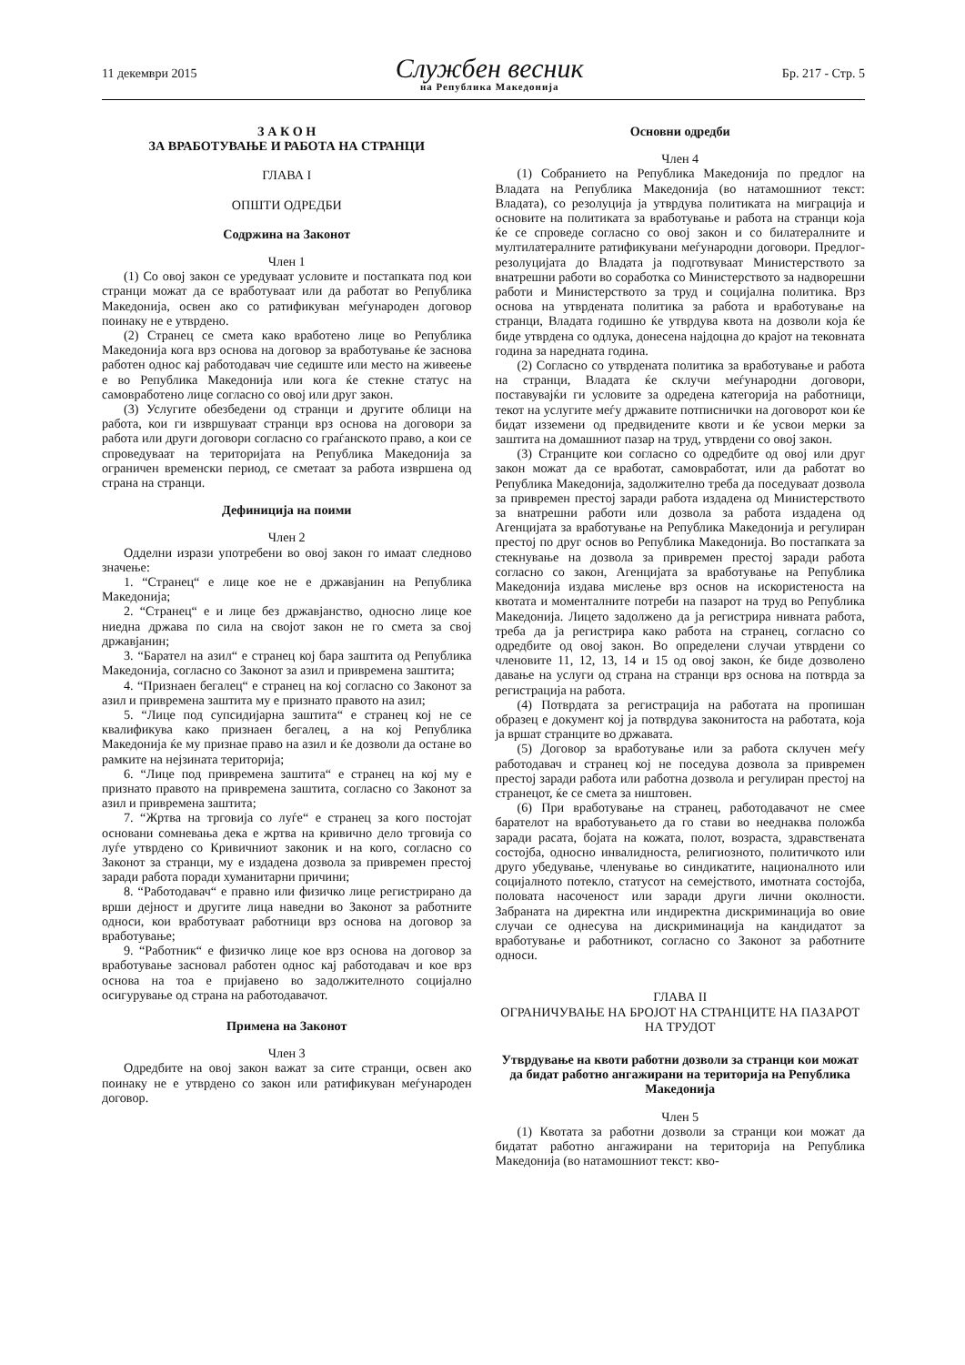11 декември 2015
Службен весник
на Република Македонија
Бр. 217 - Стр. 5
З А К О Н
ЗА ВРАБОТУВАЊЕ И РАБОТА НА СТРАНЦИ
ГЛАВА I
ОПШТИ ОДРЕДБИ
Содржина на Законот
Член 1
(1) Со овој закон се уредуваат условите и постапката под кои странци можат да се вработуваат или да работат во Република Македонија, освен ако со ратификуван меѓународен договор поинаку не е утврдено.
(2) Странец се смета како вработено лице во Република Македонија кога врз основа на договор за вработување ќе заснова работен однос кај работодавач чие седиште или место на живеење е во Република Македонија или кога ќе стекне статус на самовработено лице согласно со овој или друг закон.
(3) Услугите обезбедени од странци и другите облици на работа, кои ги извршуваат странци врз основа на договори за работа или други договори согласно со граѓанското право, а кои се спроведуваат на територијата на Република Македонија за ограничен временски период, се сметаат за работа извршена од страна на странци.
Дефиниција на поими
Член 2
Одделни изрази употребени во овој закон го имаат следново значење:
1. “Странец“ е лице кое не е државјанин на Република Македонија;
2. “Странец“ е и лице без државјанство, односно лице кое ниедна држава по сила на својот закон не го смета за свој државјанин;
3. “Барател на азил“ е странец кој бара заштита од Република Македонија, согласно со Законот за азил и привремена заштита;
4. “Признаен бегалец“ е странец на кој согласно со Законот за азил и привремена заштита му е признато правото на азил;
5. “Лице под супсидијарна заштита“ е странец кој не се квалификува како признаен бегалец, а на кој Република Македонија ќе му признае право на азил и ќе дозволи да остане во рамките на нејзината територија;
6. “Лице под привремена заштита“ е странец на кој му е признато правото на привремена заштита, согласно со Законот за азил и привремена заштита;
7. “Жртва на трговија со луѓе“ е странец за кого постојат основани сомневања дека е жртва на кривично дело трговија со луѓе утврдено со Кривичниот законик и на кого, согласно со Законот за странци, му е издадена дозвола за привремен престој заради работа поради хуманитарни причини;
8. “Работодавач“ е правно или физичко лице регистрирано да врши дејност и другите лица наведни во Законот за работните односи, кои вработуваат работници врз основа на договор за вработување;
9. “Работник“ е физичко лице кое врз основа на договор за вработување засновал работен однос кај работодавач и кое врз основа на тоа е пријавено во задолжителното социјално осигурување од страна на работодавачот.
Примена на Законот
Член 3
Одредбите на овој закон важат за сите странци, освен ако поинаку не е утврдено со закон или ратификуван меѓународен договор.
Основни одредби
Член 4
(1) Собранието на Република Македонија по предлог на Владата на Република Македонија (во натамошниот текст: Владата), со резолуција ја утврдува политиката на миграција и основите на политиката за вработување и работа на странци која ќе се спроведе согласно со овој закон и со билатералните и мултилатералните ратификувани меѓународни договори. Предлог-резолуцијата до Владата ја подготвуваат Министерството за внатрешни работи во соработка со Министерството за надворешни работи и Министерството за труд и социјална политика. Врз основа на утврдената политика за работа и вработување на странци, Владата годишно ќе утврдува квота на дозволи која ќе биде утврдена со одлука, донесена најдоцна до крајот на тековната година за наредната година.
(2) Согласно со утврдената политика за вработување и работа на странци, Владата ќе склучи меѓународни договори, поставувајќи ги условите за одредена категорија на работници, текот на услугите меѓу државите потписнички на договорот кои ќе бидат изземени од предвидените квоти и ќе усвои мерки за заштита на домашниот пазар на труд, утврдени со овој закон.
(3) Странците кои согласно со одредбите од овој или друг закон можат да се вработат, самовработат, или да работат во Република Македонија, задолжително треба да поседуваат дозвола за привремен престој заради работа издадена од Министерството за внатрешни работи или дозвола за работа издадена од Агенцијата за вработување на Република Македонија и регулиран престој по друг основ во Република Македонија. Во постапката за стекнување на дозвола за привремен престој заради работа согласно со закон, Агенцијата за вработување на Република Македонија издава мислење врз основ на искористеноста на квотата и моменталните потреби на пазарот на труд во Република Македонија. Лицето задолжено да ја регистрира нивната работа, треба да ја регистрира како работа на странец, согласно со одредбите од овој закон. Во определени случаи утврдени со членовите 11, 12, 13, 14 и 15 од овој закон, ќе биде дозволено давање на услуги од страна на странци врз основа на потврда за регистрација на работа.
(4) Потврдата за регистрација на работата на пропишан образец е документ кој ја потврдува законитоста на работата, која ја вршат странците во државата.
(5) Договор за вработување или за работа склучен меѓу работодавач и странец кој не поседува дозвола за привремен престој заради работа или работна дозвола и регулиран престој на странецот, ќе се смета за ништовен.
(6) При вработување на странец, работодавачот не смее барателот на вработувањето да го стави во нееднаква положба заради расата, бојата на кожата, полот, возраста, здравствената состојба, односно инвалидноста, религиозното, политичкото или друго убедување, членување во синдикатите, националното или социјалното потекло, статусот на семејството, имотната состојба, половата насоченост или заради други лични околности. Забраната на директна или индиректна дискриминација во овие случаи се однесува на дискриминација на кандидатот за вработување и работникот, согласно со Законот за работните односи.
ГЛАВА II
ОГРАНИЧУВАЊЕ НА БРОЈОТ НА СТРАНЦИТЕ НА ПАЗАРОТ НА ТРУДОТ
Утврдување на квоти работни дозволи за странци кои можат да бидат работно ангажирани на територија на Република Македонија
Член 5
(1) Квотата за работни дозволи за странци кои можат да бидатат работно ангажирани на територија на Република Македонија (во натамошниот текст: кво-